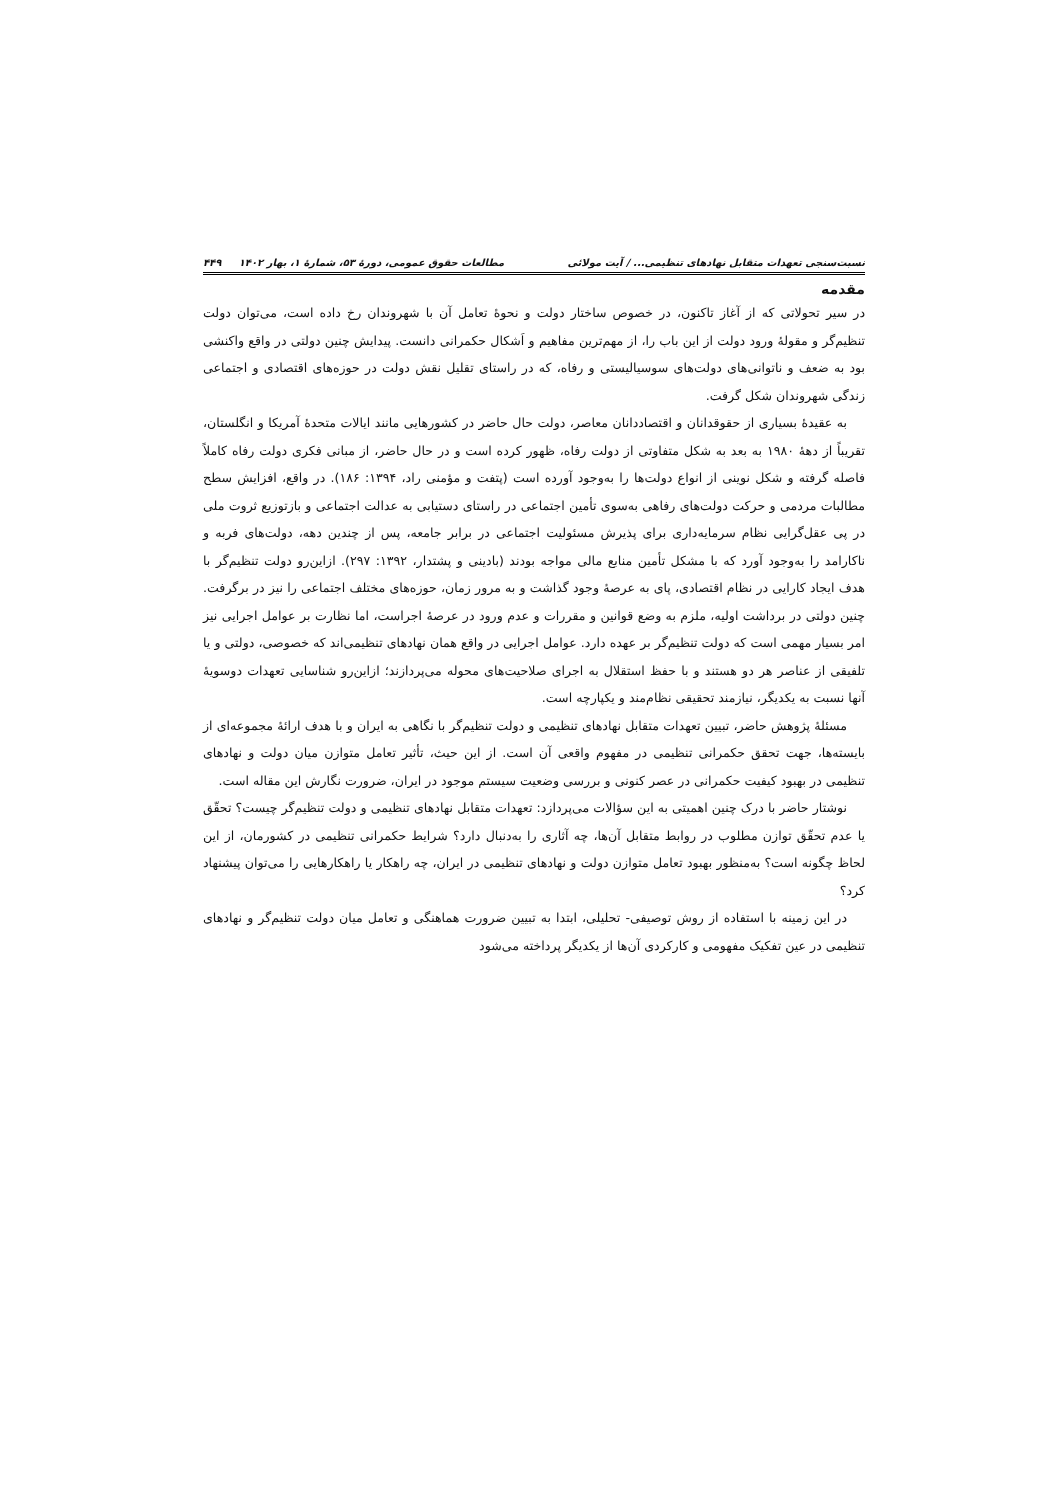نسبت‌سنجی تعهدات متقابل نهادهای تنظیمی... / آیت مولائی مطالعات حقوق عمومی، دورهٔ ۵۳، شمارهٔ ۱، بهار ۱۴۰۲ ۴۴۹
مقدمه
در سیر تحولاتی که از آغاز تاکنون، در خصوص ساختار دولت و نحوهٔ تعامل آن با شهروندان رخ داده است، می‌توان دولت تنظیم‌گر و مقولهٔ ورود دولت از این باب را، از مهم‌ترین مفاهیم و اَشکال حکمرانی دانست. پیدایش چنین دولتی در واقع واکنشی بود به ضعف و ناتوانی‌های دولت‌های سوسیالیستی و رفاه، که در راستای تقلیل نقش دولت در حوزه‌های اقتصادی و اجتماعی زندگی شهروندان شکل گرفت.
به عقیدهٔ بسیاری از حقوقدانان و اقتصاددانان معاصر، دولت حال حاضر در کشورهایی مانند ایالات متحدهٔ آمریکا و انگلستان، تقریباً از دههٔ ۱۹۸۰ به بعد به شکل متفاوتی از دولت رفاه، ظهور کرده است و در حال حاضر، از مبانی فکری دولت رفاه کاملاً فاصله گرفته و شکل نوینی از انواع دولت‌ها را به‌وجود آورده است (پتفت و مؤمنی راد، ۱۳۹۴: ۱۸۶). در واقع، افزایش سطح مطالبات مردمی و حرکت دولت‌های رفاهی به‌سوی تأمین اجتماعی در راستای دستیابی به عدالت اجتماعی و بازتوزیع ثروت ملی در پی عقل‌گرایی نظام سرمایه‌داری برای پذیرش مسئولیت اجتماعی در برابر جامعه، پس از چندین دهه، دولت‌های فربه و ناکارامد را به‌وجود آورد که با مشکل تأمین منابع مالی مواجه بودند (بادینی و پشتدار، ۱۳۹۲: ۲۹۷). ازاین‌رو دولت تنظیم‌گر با هدف ایجاد کارایی در نظام اقتصادی، پای به عرصهٔ وجود گذاشت و به مرور زمان، حوزه‌های مختلف اجتماعی را نیز در برگرفت. چنین دولتی در برداشت اولیه، ملزم به وضع قوانین و مقررات و عدم ورود در عرصهٔ اجراست، اما نظارت بر عوامل اجرایی نیز امر بسیار مهمی است که دولت تنظیم‌گر بر عهده دارد. عوامل اجرایی در واقع همان نهادهای تنظیمی‌اند که خصوصی، دولتی و یا تلفیقی از عناصر هر دو هستند و با حفظ استقلال به اجرای صلاحیت‌های محوله می‌پردازند؛ ازاین‌رو شناسایی تعهدات دوسویهٔ آنها نسبت به یکدیگر، نیازمند تحقیقی نظام‌مند و یکپارچه است.
مسئلهٔ پژوهش حاضر، تبیین تعهدات متقابل نهادهای تنظیمی و دولت تنظیم‌گر با نگاهی به ایران و با هدف ارائهٔ مجموعه‌ای از بایسته‌ها، جهت تحقق حکمرانی تنظیمی در مفهوم واقعی آن است. از این حیث، تأثیر تعامل متوازن میان دولت و نهادهای تنظیمی در بهبود کیفیت حکمرانی در عصر کنونی و بررسی وضعیت سیستم موجود در ایران، ضرورت نگارش این مقاله است.
نوشتار حاضر با درک چنین اهمیتی به این سؤالات می‌پردازد: تعهدات متقابل نهادهای تنظیمی و دولت تنظیم‌گر چیست؟ تحقّق یا عدم تحقّق توازن مطلوب در روابط متقابل آن‌ها، چه آثاری را به‌دنبال دارد؟ شرایط حکمرانی تنظیمی در کشورمان، از این لحاظ چگونه است؟ به‌منظور بهبود تعامل متوازن دولت و نهادهای تنظیمی در ایران، چه راهکار یا راهکارهایی را می‌توان پیشنهاد کرد؟
در این زمینه با استفاده از روش توصیفی- تحلیلی، ابتدا به تبیین ضرورت هماهنگی و تعامل میان دولت تنظیم‌گر و نهادهای تنظیمی در عین تفکیک مفهومی و کارکردی آن‌ها از یکدیگر پرداخته می‌شود